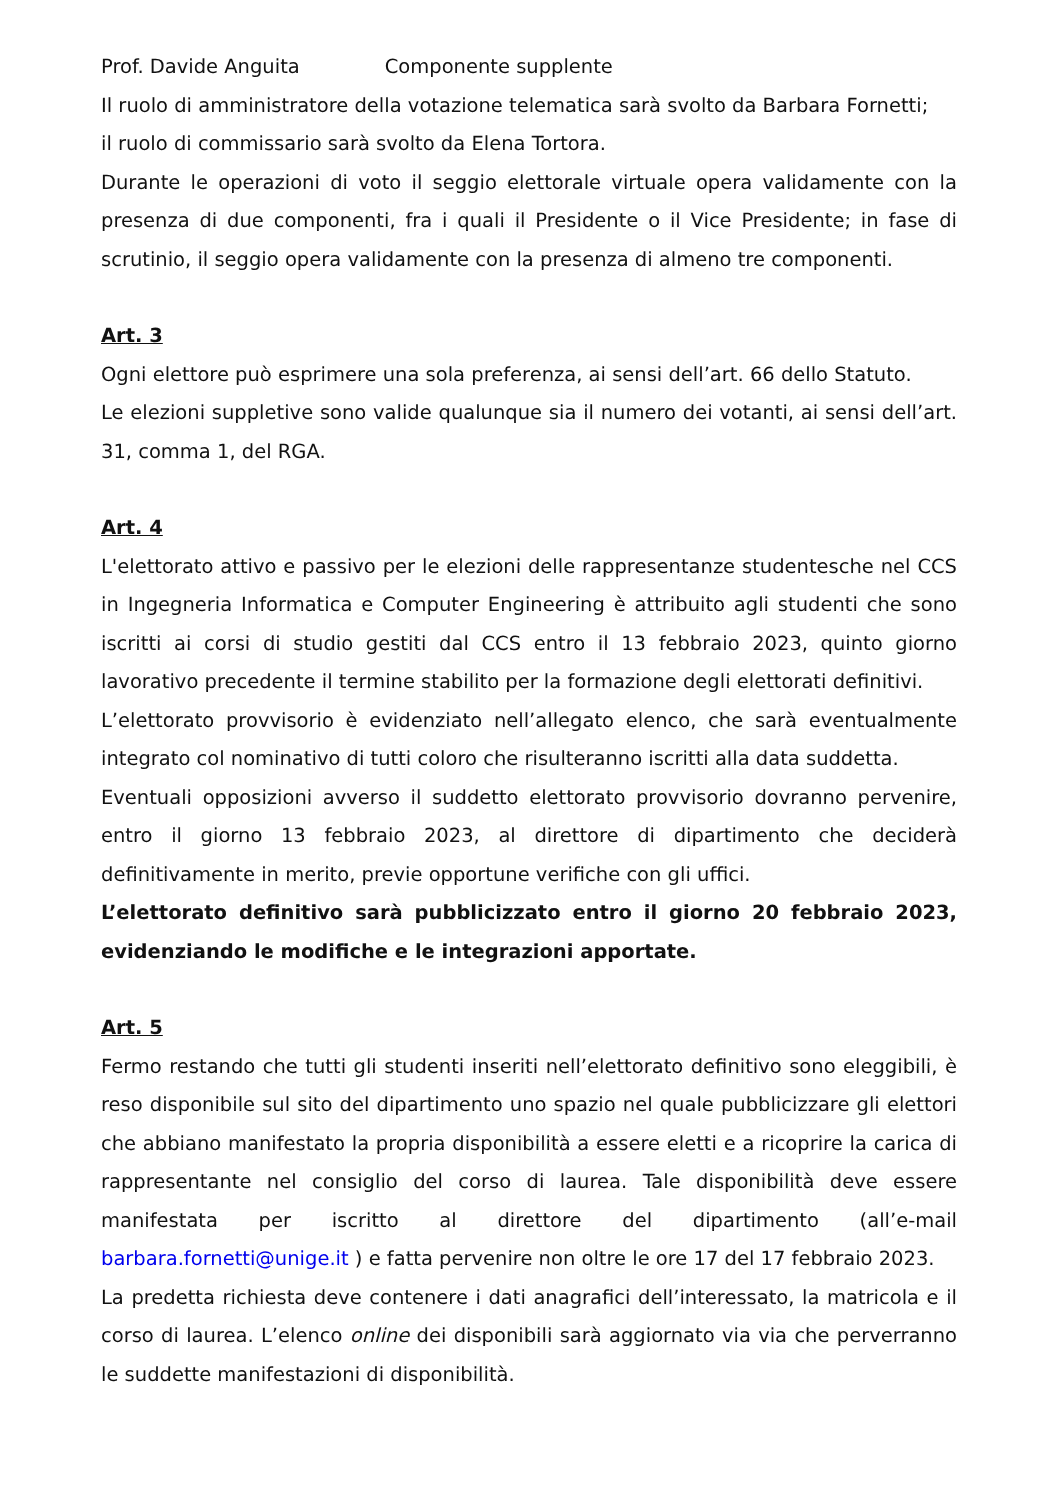Prof. Davide Anguita Componente supplente
Il ruolo di amministratore della votazione telematica sarà svolto da Barbara Fornetti;
il ruolo di commissario sarà svolto da Elena Tortora.
Durante le operazioni di voto il seggio elettorale virtuale opera validamente con la presenza di due componenti, fra i quali il Presidente o il Vice Presidente; in fase di scrutinio, il seggio opera validamente con la presenza di almeno tre componenti.
Art. 3
Ogni elettore può esprimere una sola preferenza, ai sensi dell’art. 66 dello Statuto.
Le elezioni suppletive sono valide qualunque sia il numero dei votanti, ai sensi dell’art. 31, comma 1, del RGA.
Art. 4
L'elettorato attivo e passivo per le elezioni delle rappresentanze studentesche nel CCS in Ingegneria Informatica e Computer Engineering è attribuito agli studenti che sono iscritti ai corsi di studio gestiti dal CCS entro il 13 febbraio 2023, quinto giorno lavorativo precedente il termine stabilito per la formazione degli elettorati definitivi.
L’elettorato provvisorio è evidenziato nell’allegato elenco, che sarà eventualmente integrato col nominativo di tutti coloro che risulteranno iscritti alla data suddetta.
Eventuali opposizioni avverso il suddetto elettorato provvisorio dovranno pervenire, entro il giorno 13 febbraio 2023, al direttore di dipartimento che deciderà definitivamente in merito, previe opportune verifiche con gli uffici.
L’elettorato definitivo sarà pubblicizzato entro il giorno 20 febbraio 2023, evidenziando le modifiche e le integrazioni apportate.
Art. 5
Fermo restando che tutti gli studenti inseriti nell’elettorato definitivo sono eleggibili, è reso disponibile sul sito del dipartimento uno spazio nel quale pubblicizzare gli elettori che abbiano manifestato la propria disponibilità a essere eletti e a ricoprire la carica di rappresentante nel consiglio del corso di laurea. Tale disponibilità deve essere manifestata per iscritto al direttore del dipartimento (all’e-mail barbara.fornetti@unige.it ) e fatta pervenire non oltre le ore 17 del 17 febbraio 2023.
La predetta richiesta deve contenere i dati anagrafici dell’interessato, la matricola e il corso di laurea. L’elenco online dei disponibili sarà aggiornato via via che perverranno le suddette manifestazioni di disponibilità.